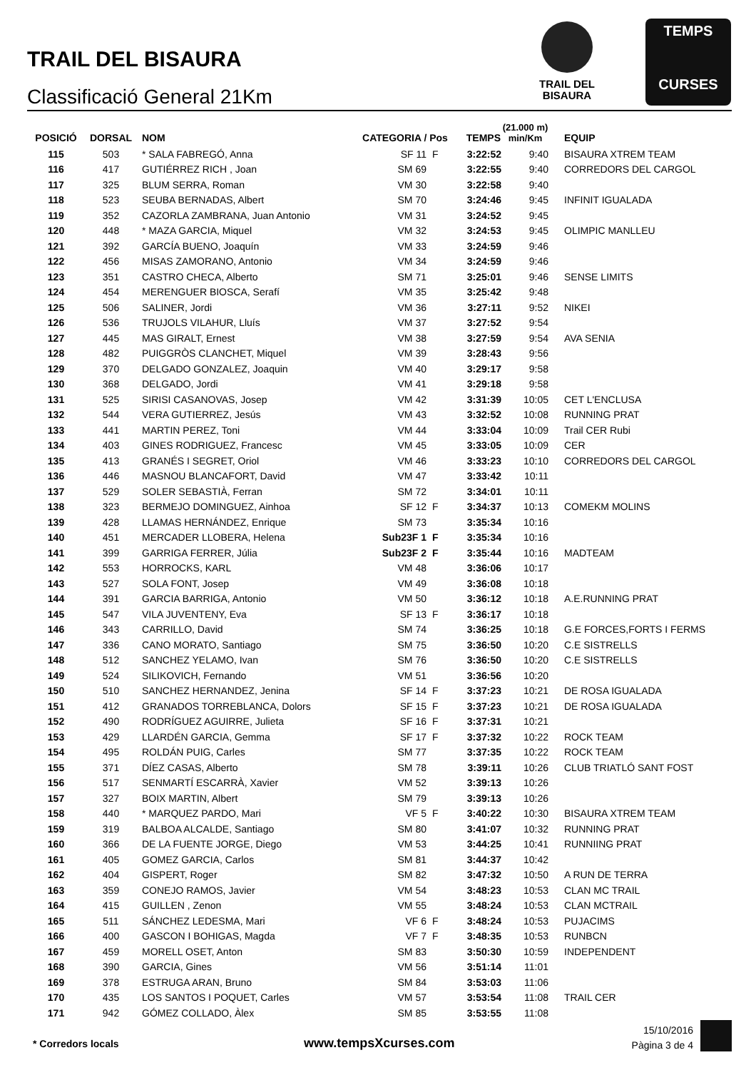TRAIL DEL BISAURA
Classificació General 21Km
TRAIL DEL
BISAURA
TEMPS
CURSES
| POSICIÓ | DORSAL | NOM | CATEGORIA / Pos | | TEMPS | (21.000 m) min/Km | EQUIP |
| --- | --- | --- | --- | --- | --- | --- | --- |
| 115 | 503 | * SALA FABREGÓ, Anna | SF 11 | F | 3:22:52 | 9:40 | BISAURA XTREM TEAM |
| 116 | 417 | GUTIÉRREZ RICH , Joan | SM 69 | | 3:22:55 | 9:40 | CORREDORS DEL CARGOL |
| 117 | 325 | BLUM SERRA, Roman | VM 30 | | 3:22:58 | 9:40 | |
| 118 | 523 | SEUBA BERNADAS, Albert | SM 70 | | 3:24:46 | 9:45 | INFINIT IGUALADA |
| 119 | 352 | CAZORLA ZAMBRANA, Juan Antonio | VM 31 | | 3:24:52 | 9:45 | |
| 120 | 448 | * MAZA GARCIA, Miquel | VM 32 | | 3:24:53 | 9:45 | OLIMPIC MANLLEU |
| 121 | 392 | GARCÍA BUENO, Joaquín | VM 33 | | 3:24:59 | 9:46 | |
| 122 | 456 | MISAS ZAMORANO, Antonio | VM 34 | | 3:24:59 | 9:46 | |
| 123 | 351 | CASTRO CHECA, Alberto | SM 71 | | 3:25:01 | 9:46 | SENSE LIMITS |
| 124 | 454 | MERENGUER BIOSCA, Serafí | VM 35 | | 3:25:42 | 9:48 | |
| 125 | 506 | SALINER, Jordi | VM 36 | | 3:27:11 | 9:52 | NIKEI |
| 126 | 536 | TRUJOLS VILAHUR, Lluís | VM 37 | | 3:27:52 | 9:54 | |
| 127 | 445 | MAS GIRALT, Ernest | VM 38 | | 3:27:59 | 9:54 | AVA SENIA |
| 128 | 482 | PUIGGRÒS CLANCHET, Miquel | VM 39 | | 3:28:43 | 9:56 | |
| 129 | 370 | DELGADO GONZALEZ, Joaquin | VM 40 | | 3:29:17 | 9:58 | |
| 130 | 368 | DELGADO, Jordi | VM 41 | | 3:29:18 | 9:58 | |
| 131 | 525 | SIRISI CASANOVAS, Josep | VM 42 | | 3:31:39 | 10:05 | CET L'ENCLUSA |
| 132 | 544 | VERA GUTIERREZ, Jesús | VM 43 | | 3:32:52 | 10:08 | RUNNING PRAT |
| 133 | 441 | MARTIN PEREZ, Toni | VM 44 | | 3:33:04 | 10:09 | Trail CER Rubi |
| 134 | 403 | GINES RODRIGUEZ, Francesc | VM 45 | | 3:33:05 | 10:09 | CER |
| 135 | 413 | GRANÉS I SEGRET, Oriol | VM 46 | | 3:33:23 | 10:10 | CORREDORS DEL CARGOL |
| 136 | 446 | MASNOU BLANCAFORT, David | VM 47 | | 3:33:42 | 10:11 | |
| 137 | 529 | SOLER SEBASTIÀ, Ferran | SM 72 | | 3:34:01 | 10:11 | |
| 138 | 323 | BERMEJO DOMINGUEZ, Ainhoa | SF 12 | F | 3:34:37 | 10:13 | COMEKM MOLINS |
| 139 | 428 | LLAMAS HERNÁNDEZ, Enrique | SM 73 | | 3:35:34 | 10:16 | |
| 140 | 451 | MERCADER LLOBERA, Helena | Sub23F 1 | F | 3:35:34 | 10:16 | |
| 141 | 399 | GARRIGA FERRER, Júlia | Sub23F 2 | F | 3:35:44 | 10:16 | MADTEAM |
| 142 | 553 | HORROCKS, KARL | VM 48 | | 3:36:06 | 10:17 | |
| 143 | 527 | SOLA FONT, Josep | VM 49 | | 3:36:08 | 10:18 | |
| 144 | 391 | GARCIA BARRIGA, Antonio | VM 50 | | 3:36:12 | 10:18 | A.E.RUNNING PRAT |
| 145 | 547 | VILA JUVENTENY, Eva | SF 13 | F | 3:36:17 | 10:18 | |
| 146 | 343 | CARRILLO, David | SM 74 | | 3:36:25 | 10:18 | G.E FORCES,FORTS I FERMS |
| 147 | 336 | CANO MORATO, Santiago | SM 75 | | 3:36:50 | 10:20 | C.E SISTRELLS |
| 148 | 512 | SANCHEZ YELAMO, Ivan | SM 76 | | 3:36:50 | 10:20 | C.E SISTRELLS |
| 149 | 524 | SILIKOVICH, Fernando | VM 51 | | 3:36:56 | 10:20 | |
| 150 | 510 | SANCHEZ HERNANDEZ, Jenina | SF 14 | F | 3:37:23 | 10:21 | DE ROSA IGUALADA |
| 151 | 412 | GRANADOS TORREBLANCA, Dolors | SF 15 | F | 3:37:23 | 10:21 | DE ROSA IGUALADA |
| 152 | 490 | RODRÍGUEZ AGUIRRE, Julieta | SF 16 | F | 3:37:31 | 10:21 | |
| 153 | 429 | LLARDÉN GARCIA, Gemma | SF 17 | F | 3:37:32 | 10:22 | ROCK TEAM |
| 154 | 495 | ROLDÁN PUIG, Carles | SM 77 | | 3:37:35 | 10:22 | ROCK TEAM |
| 155 | 371 | DÍEZ CASAS, Alberto | SM 78 | | 3:39:11 | 10:26 | CLUB TRIATLÓ SANT FOST |
| 156 | 517 | SENMARTÍ ESCARRÀ, Xavier | VM 52 | | 3:39:13 | 10:26 | |
| 157 | 327 | BOIX MARTIN, Albert | SM 79 | | 3:39:13 | 10:26 | |
| 158 | 440 | * MARQUEZ PARDO, Mari | VF 5 | F | 3:40:22 | 10:30 | BISAURA XTREM TEAM |
| 159 | 319 | BALBOA ALCALDE, Santiago | SM 80 | | 3:41:07 | 10:32 | RUNNING PRAT |
| 160 | 366 | DE LA FUENTE JORGE, Diego | VM 53 | | 3:44:25 | 10:41 | RUNNIING PRAT |
| 161 | 405 | GOMEZ GARCIA, Carlos | SM 81 | | 3:44:37 | 10:42 | |
| 162 | 404 | GISPERT, Roger | SM 82 | | 3:47:32 | 10:50 | A RUN DE TERRA |
| 163 | 359 | CONEJO RAMOS, Javier | VM 54 | | 3:48:23 | 10:53 | CLAN MC TRAIL |
| 164 | 415 | GUILLEN , Zenon | VM 55 | | 3:48:24 | 10:53 | CLAN MCTRAIL |
| 165 | 511 | SÁNCHEZ LEDESMA, Mari | VF 6 | F | 3:48:24 | 10:53 | PUJACIMS |
| 166 | 400 | GASCON I BOHIGAS, Magda | VF 7 | F | 3:48:35 | 10:53 | RUNBCN |
| 167 | 459 | MORELL OSET, Anton | SM 83 | | 3:50:30 | 10:59 | INDEPENDENT |
| 168 | 390 | GARCIA, Gines | VM 56 | | 3:51:14 | 11:01 | |
| 169 | 378 | ESTRUGA ARAN, Bruno | SM 84 | | 3:53:03 | 11:06 | |
| 170 | 435 | LOS SANTOS I POQUET, Carles | VM 57 | | 3:53:54 | 11:08 | TRAIL CER |
| 171 | 942 | GÓMEZ COLLADO, Àlex | SM 85 | | 3:53:55 | 11:08 | |
* Corredors locals www.tempsXcurses.com
15/10/2016
Pàgina 3 de 4